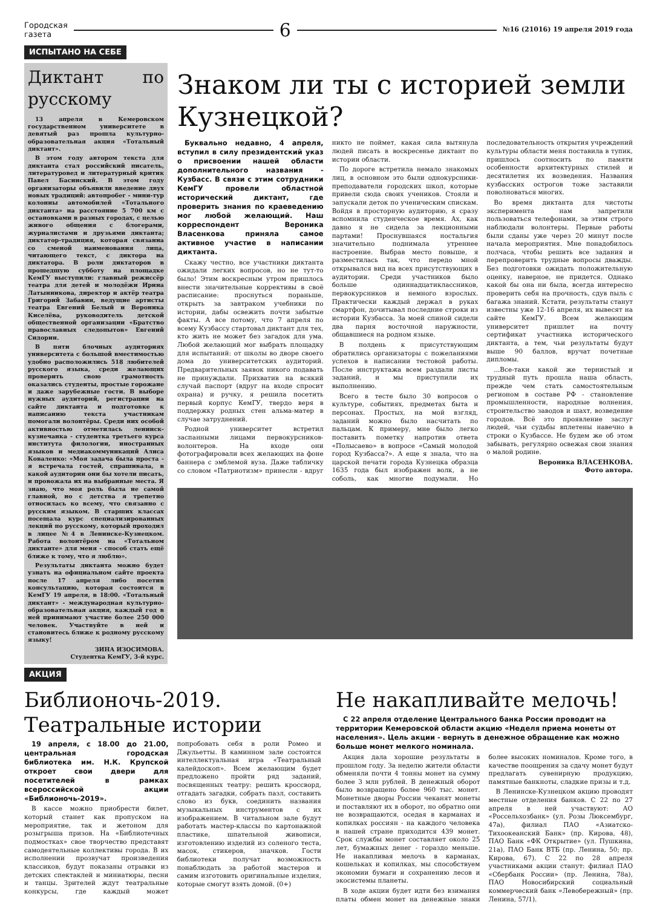Городская
газета
6
№16 (21016) 19 апреля 2019 года
ИСПЫТАНО НА СЕБЕ
Диктант по русскому
13 апреля в Кемеровском государственном университете в девятый раз прошла культурно-образовательная акция «Тотальный диктант».
В этом году автором текста для диктанта стал российский писатель, литературовед и литературный критик Павел Басинский. В этом году организаторы объявили введение двух новых традиций: автопробег - мини-тур колонны автомобилей «Тотального диктанта» на расстояние 5 700 км с остановками в разных городах, с целью живого общения с блогерами, журналистами и друзьями диктанта; диктатор-традиция, которая связанна со сменой наименования лица, читающего текст, с диктора на диктатора. В роли диктаторов в прошедшую субботу на площадке КемГУ выступили: главный режиссёр театра для детей и молодёжи Ирина Латынникова, директор и актёр театра Григорий Забавин, ведущие артисты театра Евгений Белый и Вероника Киселёва, руководитель детской общественной организации «Братство православных следопытов» Евгений Сидорин.
В пяти блочных аудиториях университета с большой вместимостью удобно расположились 518 любителей русского языка, среди желающих проверить свою грамотность оказались студенты, простые горожане и даже зарубежные гости. В выборе нужных аудиторий, регистрации на сайте диктанта и подготовке к написанию текста участникам помогали волонтёры. Среди них особой активностью отметилась ленинск-кузнечанка - студентка третьего курса института филологии, иностранных языков и медиакоммуникаций Алиса Коваленко: «Моя задача была проста - я встречала гостей, спрашивала, в какой аудитории они бы хотели писать, и провожала их на выбранные места. Я знаю, что моя роль была не самой главной, но с детства я трепетно относилась ко всему, что связанно с русским языком. В старших классах посещала курс специализированных лекций по русскому, который проходил в лицее №4 в Ленинске-Кузнецком. Работа волонтёром на «Тотальном диктанте» для меня - способ стать ещё ближе к тому, что я люблю».
Результаты диктанта можно будет узнать на официальном сайте проекта после 17 апреля либо посетив консультацию, которая состоится в КемГУ 19 апреля, в 18:00. «Тотальный диктант» - международная культурно-образовательная акция, каждый год в ней принимают участие более 250 000 человек. Участвуйте в ней и становитесь ближе к родному русскому языку!
ЗИНА ИЗОСИМОВА.
Студентка КемГУ, 3-й курс.
Знаком ли ты с историей земли Кузнецкой?
Буквально недавно, 4 апреля, вступил в силу президентский указ о присвоении нашей области дополнительного названия - Кузбасс. В связи с этим сотрудники КемГУ провели областной исторический диктант, где проверить знания по краеведению мог любой желающий. Наш корреспондент Вероника Власенкова приняла самое активное участие в написании диктанта.
Скажу честно, все участники диктанта ожидали легких вопросов, но не тут-то было! Этим воскресным утром пришлось внести значительные коррективы в своё расписание: проснуться пораньше, открыть за завтраком учебники по истории, дабы освежить почти забытые факты. А все потому, что 7 апреля по всему Кузбассу стартовал диктант для тех, кто жить не может без загадок для ума. Любой желающий мог выбрать площадку для испытаний: от школы во дворе своего дома до университетских аудиторий. Предварительных заявок никого подавать не принуждали. Прихватив на всякий случай паспорт (вдруг на входе спросит охрана) и ручку, я решила посетить первый корпус КемГУ, твердо веря в поддержку родных стен альма-матер в случае затруднений.
Родной университет встретил заспанными лицами первокурсников-волонтеров. На входе они фотографировали всех желающих на фоне баннера с эмблемой вуза. Даже табличку со словом «Патриотизм» принесли - вдруг никто не поймет, какая сила вытянула людей писать в воскресенье диктант по истории области.
По дороге встретила немало знакомых лиц, в основном это были однокурсники-преподаватели городских школ, которые привели сюда своих учеников. Стояли и запускали деток по ученическим спискам. Войдя в просторную аудиторию, я сразу вспомнила студенческое время. Ах, как давно я не сидела за лекционными партами! Проснувшаяся ностальгия значительно поднимала утреннее настроение. Выбрав место повыше, я разместилась так, что передо мной открывался вид на всех присутствующих в аудитории. Среди участников было больше одиннадцатиклассников, первокурсников и немного взрослых. Практически каждый держал в руках смартфон, дочитывал последние строки из истории Кузбасса. За моей спиной сидели два парня восточной наружности, общавшиеся на родном языке.
В полдень к присутствующим обратились организаторы с пожеланиями успехов в написании тестовой работы. После инструктажа всем раздали листы заданий, и мы приступили их выполнению.
Всего в тесте было 30 вопросов о культуре, событиях, предметах быта и персонах. Простых, на мой взгляд, заданий можно было насчитать по пальцам. К примеру, мне было легко поставить пометку напротив ответа «Полысаево» в вопросе «Самый молодой город Кузбасса?». А еще я знала, что на царской печати города Кузнецка образца 1635 года был изображен волк, а не соболь, как многие подумали. Но последовательность открытия учреждений культуры области меня поставила в тупик, пришлось соотносить по памяти особенности архитектурных стилей и десятилетия их возведения. Названия кузбасских острогов тоже заставили поволноваться многих.
Во время диктанта для чистоты эксперимента нам запретили пользоваться телефонами, за этим строго наблюдали волонтеры. Первые работы были сданы уже через 20 минут после начала мероприятия. Мне понадобилось полчаса, чтобы решить все задания и перепроверить трудные вопросы дважды. Без подготовки ожидать положительную оценку, наверное, не придется. Однако какой бы она ни была, всегда интересно проверить себя на прочность, сдув пыль с багажа знаний. Кстати, результаты станут известны уже 12-16 апреля, их вывесят на сайте КемГУ. Всем желающим университет пришлет на почту сертификат участника исторического диктанта, а тем, чьи результаты будут выше 90 баллов, вручат почетные дипломы.
...Все-таки какой же тернистый и трудный путь прошла наша область, прежде чем стать самостоятельным регионом в составе РФ - становление промышленности, народные волнения, строительство заводов и шахт, возведение городов. Всё это проявление заслуг людей, чьи судьбы вплетены навечно в строки о Кузбассе. Не будем же об этом забывать, регулярно освежая свои знания о малой родине.
Вероника ВЛАСЕНКОВА.
Фото автора.
АКЦИЯ
Библионочь-2019. Театральные истории
19 апреля, с 18.00 до 21.00, центральная городская библиотека им. Н.К. Крупской откроет свои двери для посетителей в рамках всероссийской акции «Библионочь-2019».
В кассе можно приобрести билет, который станет как пропуском на мероприятие, так и жетоном для розыгрыша призов. На «Библиотечных подмостках» свое творчество представят самодеятельные коллективы города. В их исполнении прозвучат произведения классиков, будут показаны отрывки из детских спектаклей и миниатюры, песни и танцы. Зрителей ждут театральные конкурсы, где каждый может попробовать себя в роли Ромео и Джульетты. В каминном зале состоится интеллектуальная игра «Театральный калейдоскоп». Всем желающим будет предложено пройти ряд заданий, посвященных театру: решить кроссворд, отгадать загадки, собрать пазл, составить слово из букв, соединить названия музыкальных инструментов с их изображением. В читальном зале будут работать мастер-классы по картонажной пластике, шпательной живописи, изготовлению изделий из соленого теста, масок, стикеров, значков. Гости библиотеки получат возможность понаблюдать за работой мастеров и самим изготовить оригинальные изделия, которые смогут взять домой. (0+)
Не накапливайте мелочь!
С 22 апреля отделение Центрального банка России проводит на территории Кемеровской области акцию «Неделя приема монеты от населения». Цель акции - вернуть в денежное обращение как можно больше монет мелкого номинала.
Акция дала хорошие результаты в прошлом году. За неделю жители области обменяли почти 4 тонны монет на сумму более 3 млн рублей. В денежный оборот было возвращено более 960 тыс. монет. Монетные дворы России чеканят монеты и поставляют их в оборот, но обратно они не возвращаются, оседая в карманах и копилках россиян - на каждого человека в нашей стране приходится 439 монет. Срок службы монет составляет около 25 лет, бумажных денег - гораздо меньше. Не накапливая мелочь в карманах, кошельках и копилках, мы способствуем экономии бумаги и сохранению лесов и экосистемы планеты.
В ходе акции будет идти без взимания платы обмен монет на денежные знаки более высоких номиналов. Кроме того, в качестве поощрения за сдачу монет будут предлагать сувенирную продукцию, памятные банкноты, сладкие призы и т.д.
В Ленинске-Кузнецком акцию проводят местные отделения банков. С 22 по 27 апреля в ней участвуют: АО «Россельхозбанк» (ул. Розы Люксембург, 47а), филиал ПАО «Азиатско-Тихоокеанский Банк» (пр. Кирова, 48), ПАО Банк «ФК Открытие» (ул. Пушкина, 21а), ПАО Банк ВТБ (пр. Ленина, 50; пр. Кирова, 67). С 22 по 28 апреля участниками акции станут: филиал ПАО «Сбербанк России» (пр. Ленина, 78а), ПАО Новосибирский социальный коммерческий банк «Левобережный» (пр. Ленина, 57/1).